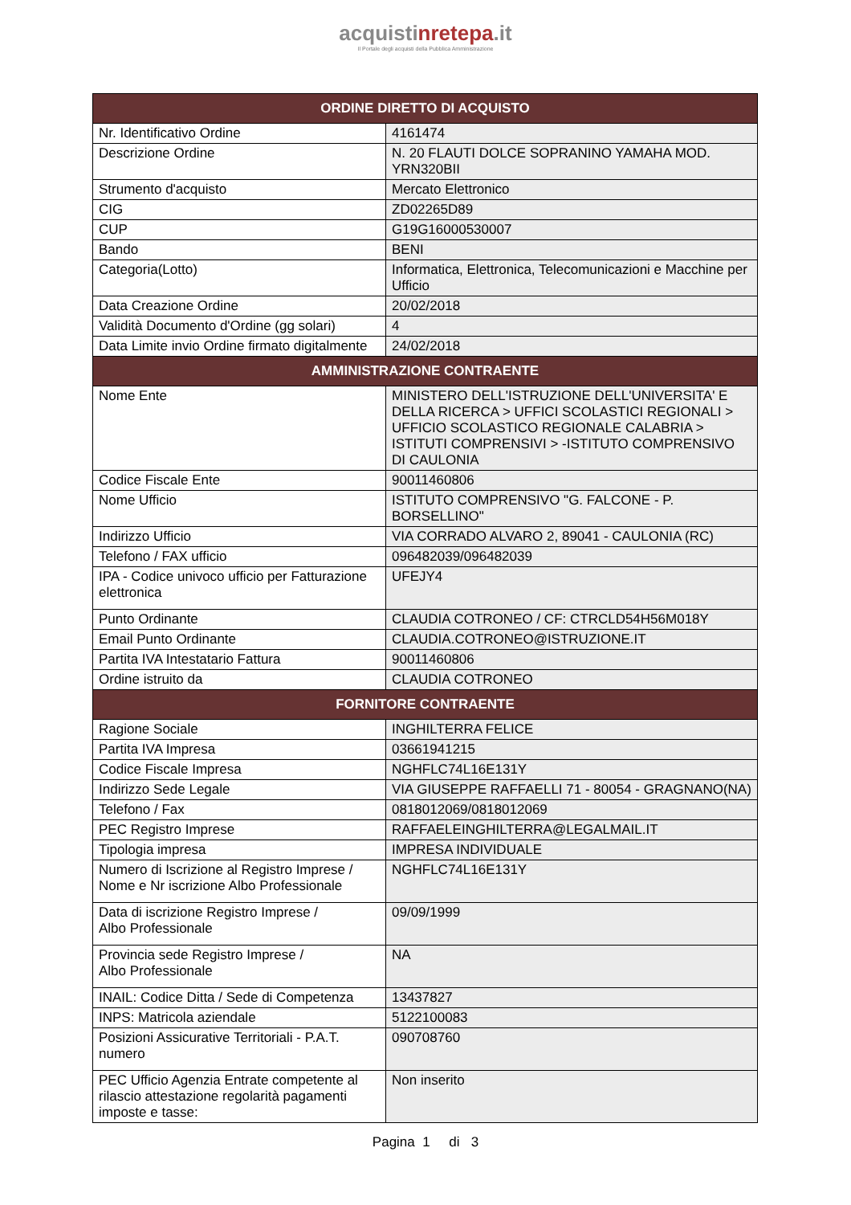acquistinrete pa.it
Il Portale degli acquisti della Pubblica Amministrazione
| ORDINE DIRETTO DI ACQUISTO | |
| --- | --- |
| Nr. Identificativo Ordine | 4161474 |
| Descrizione Ordine | N. 20 FLAUTI DOLCE SOPRANINO YAMAHA MOD. YRN320BII |
| Strumento d'acquisto | Mercato Elettronico |
| CIG | ZD02265D89 |
| CUP | G19G16000530007 |
| Bando | BENI |
| Categoria(Lotto) | Informatica, Elettronica, Telecomunicazioni e Macchine per Ufficio |
| Data Creazione Ordine | 20/02/2018 |
| Validità Documento d'Ordine (gg solari) | 4 |
| Data Limite invio Ordine firmato digitalmente | 24/02/2018 |
| AMMINISTRAZIONE CONTRAENTE | |
| Nome Ente | MINISTERO DELL'ISTRUZIONE DELL'UNIVERSITA' E DELLA RICERCA > UFFICI SCOLASTICI REGIONALI > UFFICIO SCOLASTICO REGIONALE CALABRIA > ISTITUTI COMPRENSIVI > -ISTITUTO COMPRENSIVO DI CAULONIA |
| Codice Fiscale Ente | 90011460806 |
| Nome Ufficio | ISTITUTO COMPRENSIVO "G. FALCONE - P. BORSELLINO" |
| Indirizzo Ufficio | VIA CORRADO ALVARO 2, 89041 - CAULONIA (RC) |
| Telefono / FAX ufficio | 096482039/096482039 |
| IPA - Codice univoco ufficio per Fatturazione elettronica | UFEJY4 |
| Punto Ordinante | CLAUDIA COTRONEO / CF: CTRCLD54H56M018Y |
| Email Punto Ordinante | CLAUDIA.COTRONEO@ISTRUZIONE.IT |
| Partita IVA Intestatario Fattura | 90011460806 |
| Ordine istruito da | CLAUDIA COTRONEO |
| FORNITORE CONTRAENTE | |
| Ragione Sociale | INGHILTERRA FELICE |
| Partita IVA Impresa | 03661941215 |
| Codice Fiscale Impresa | NGHFLC74L16E131Y |
| Indirizzo Sede Legale | VIA GIUSEPPE RAFFAELLI 71 - 80054 - GRAGNANO(NA) |
| Telefono / Fax | 0818012069/0818012069 |
| PEC Registro Imprese | RAFFAELEINGHILTERRA@LEGALMAIL.IT |
| Tipologia impresa | IMPRESA INDIVIDUALE |
| Numero di Iscrizione al Registro Imprese / Nome e Nr iscrizione Albo Professionale | NGHFLC74L16E131Y |
| Data di iscrizione Registro Imprese / Albo Professionale | 09/09/1999 |
| Provincia sede Registro Imprese / Albo Professionale | NA |
| INAIL: Codice Ditta / Sede di Competenza | 13437827 |
| INPS: Matricola aziendale | 5122100083 |
| Posizioni Assicurative Territoriali - P.A.T. numero | 090708760 |
| PEC Ufficio Agenzia Entrate competente al rilascio attestazione regolarità pagamenti imposte e tasse: | Non inserito |
Pagina 1 di 3